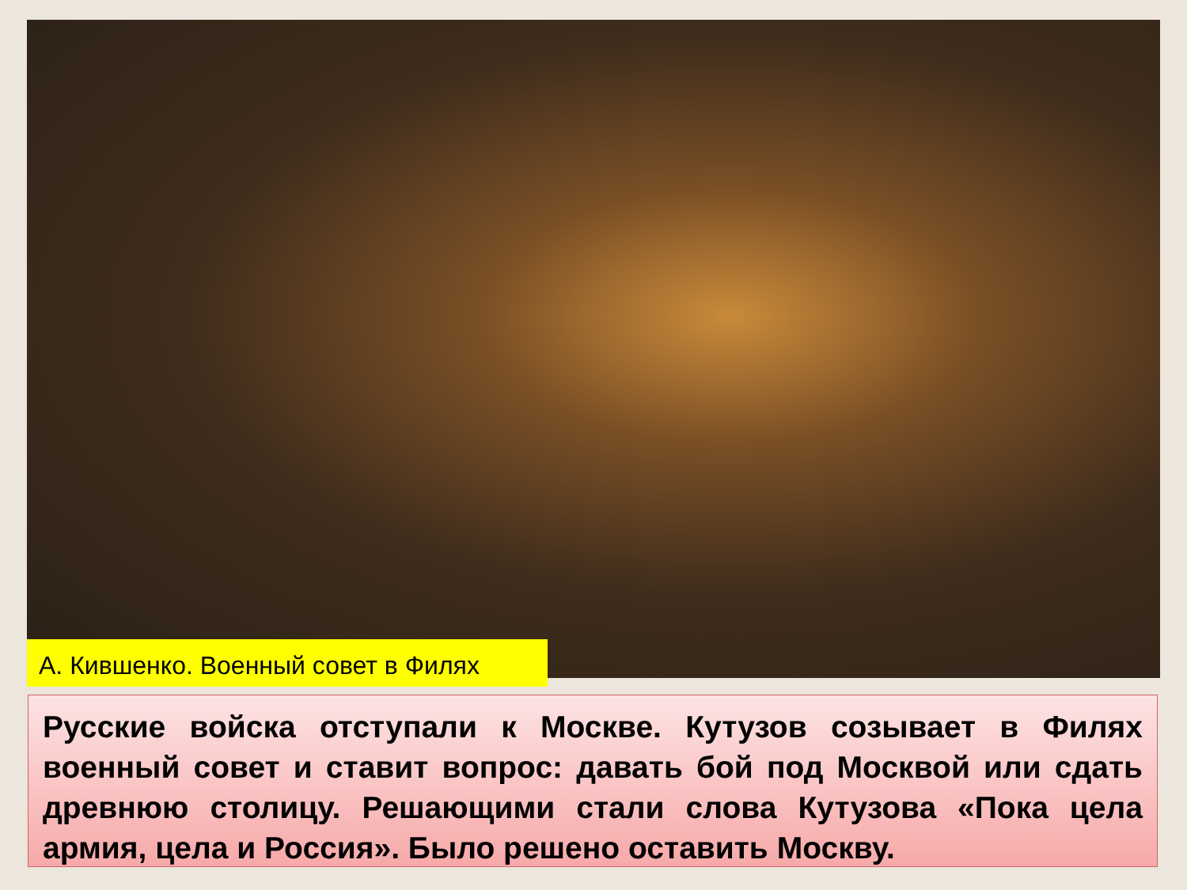А. Кившенко. Военный совет в Филях
Русские войска отступали к Москве. Кутузов созывает в Филях военный совет и ставит вопрос: давать бой под Москвой или сдать древнюю столицу. Решающими стали слова Кутузова «Пока цела армия, цела и Россия». Было решено оставить Москву.